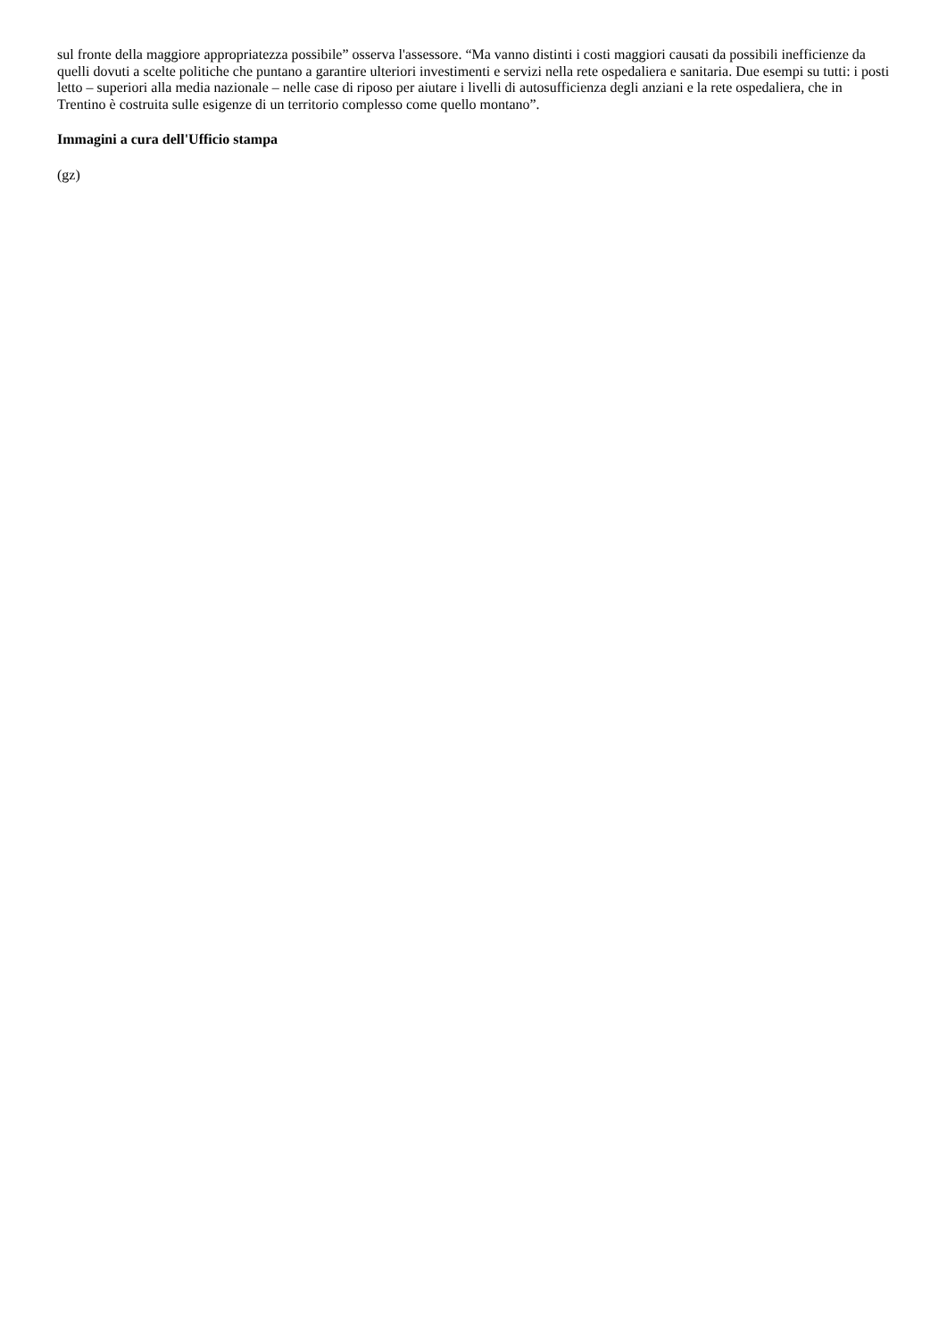sul fronte della maggiore appropriatezza possibile” osserva l'assessore. “Ma vanno distinti i costi maggiori causati da possibili inefficienze da quelli dovuti a scelte politiche che puntano a garantire ulteriori investimenti e servizi nella rete ospedaliera e sanitaria. Due esempi su tutti: i posti letto – superiori alla media nazionale – nelle case di riposo per aiutare i livelli di autosufficienza degli anziani e la rete ospedaliera, che in Trentino è costruita sulle esigenze di un territorio complesso come quello montano”.
Immagini a cura dell'Ufficio stampa
(gz)